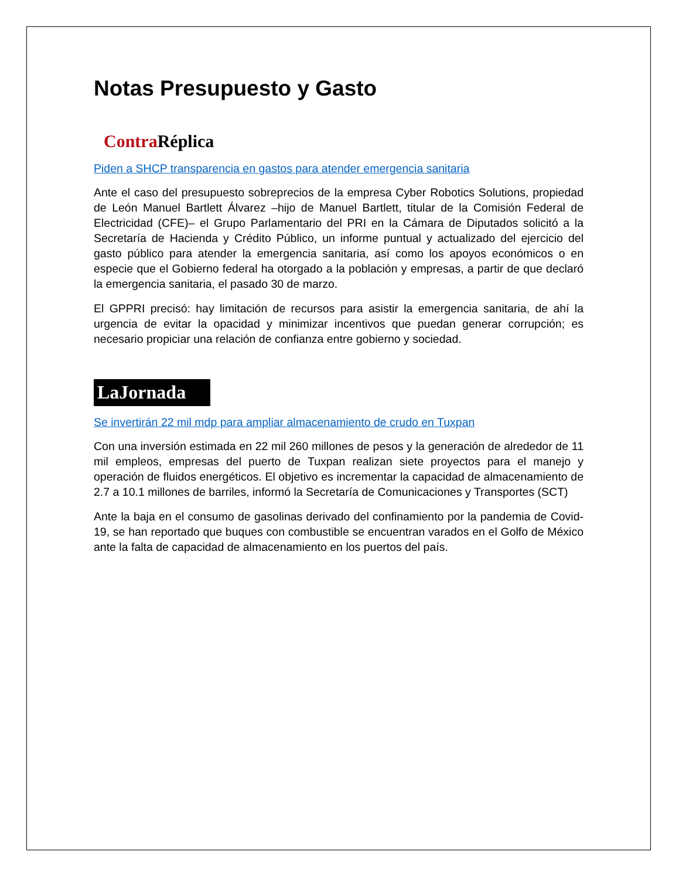Notas Presupuesto y Gasto
Contra Réplica
Piden a SHCP transparencia en gastos para atender emergencia sanitaria
Ante el caso del presupuesto sobreprecios de la empresa Cyber Robotics Solutions, propiedad de León Manuel Bartlett Álvarez –hijo de Manuel Bartlett, titular de la Comisión Federal de Electricidad (CFE)– el Grupo Parlamentario del PRI en la Cámara de Diputados solicitó a la Secretaría de Hacienda y Crédito Público, un informe puntual y actualizado del ejercicio del gasto público para atender la emergencia sanitaria, así como los apoyos económicos o en especie que el Gobierno federal ha otorgado a la población y empresas, a partir de que declaró la emergencia sanitaria, el pasado 30 de marzo.
El GPPRI precisó: hay limitación de recursos para asistir la emergencia sanitaria, de ahí la urgencia de evitar la opacidad y minimizar incentivos que puedan generar corrupción; es necesario propiciar una relación de confianza entre gobierno y sociedad.
LaJornada
Se invertirán 22 mil mdp para ampliar almacenamiento de crudo en Tuxpan
Con una inversión estimada en 22 mil 260 millones de pesos y la generación de alrededor de 11 mil empleos, empresas del puerto de Tuxpan realizan siete proyectos para el manejo y operación de fluidos energéticos. El objetivo es incrementar la capacidad de almacenamiento de 2.7 a 10.1 millones de barriles, informó la Secretaría de Comunicaciones y Transportes (SCT)
Ante la baja en el consumo de gasolinas derivado del confinamiento por la pandemia de Covid-19, se han reportado que buques con combustible se encuentran varados en el Golfo de México ante la falta de capacidad de almacenamiento en los puertos del país.